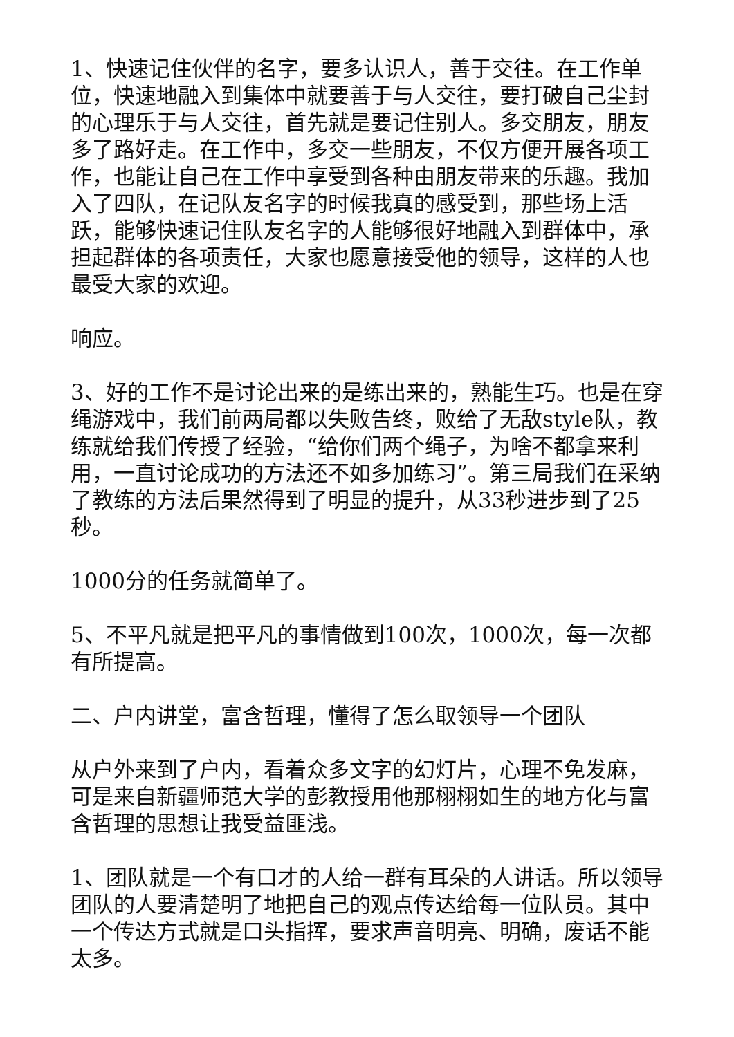1、快速记住伙伴的名字，要多认识人，善于交往。在工作单位，快速地融入到集体中就要善于与人交往，要打破自己尘封的心理乐于与人交往，首先就是要记住别人。多交朋友，朋友多了路好走。在工作中，多交一些朋友，不仅方便开展各项工作，也能让自己在工作中享受到各种由朋友带来的乐趣。我加入了四队，在记队友名字的时候我真的感受到，那些场上活跃，能够快速记住队友名字的人能够很好地融入到群体中，承担起群体的各项责任，大家也愿意接受他的领导，这样的人也最受大家的欢迎。
响应。
3、好的工作不是讨论出来的是练出来的，熟能生巧。也是在穿绳游戏中，我们前两局都以失败告终，败给了无敌style队，教练就给我们传授了经验，“给你们两个绳子，为啥不都拿来利用，一直讨论成功的方法还不如多加练习”。第三局我们在采纳了教练的方法后果然得到了明显的提升，从33秒进步到了25秒。
1000分的任务就简单了。
5、不平凡就是把平凡的事情做到100次，1000次，每一次都有所提高。
二、户内讲堂，富含哲理，懂得了怎么取领导一个团队
从户外来到了户内，看着众多文字的幻灯片，心理不免发麻，可是来自新疆师范大学的彭教授用他那栩栩如生的地方化与富含哲理的思想让我受益匪浅。
1、团队就是一个有口才的人给一群有耳朵的人讲话。所以领导团队的人要清楚明了地把自己的观点传达给每一位队员。其中一个传达方式就是口头指挥，要求声音明亮、明确，废话不能太多。